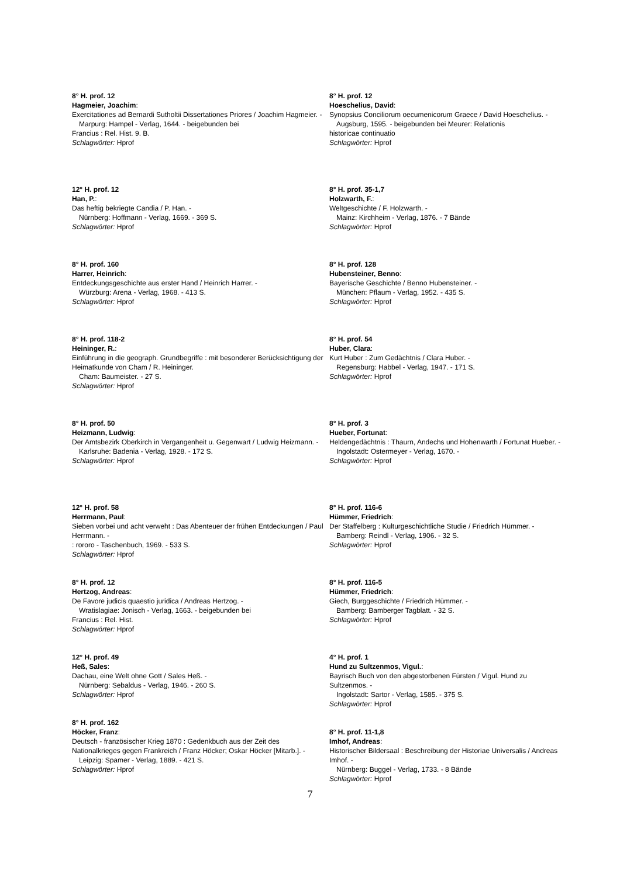8° H. prof. 12
Hagmeier, Joachim:
Exercitationes ad Bernardi Sutholtii Dissertationes Priores / Joachim Hagmeier. -
Marpurg: Hampel - Verlag, 1644. - beigebunden bei
Francius : Rel. Hist. 9. B.
Schlagwörter: Hprof
12° H. prof. 12
Han, P.:
Das heftig bekriegte Candia / P. Han. -
Nürnberg: Hoffmann - Verlag, 1669. - 369 S.
Schlagwörter: Hprof
8° H. prof. 160
Harrer, Heinrich:
Entdeckungsgeschichte aus erster Hand / Heinrich Harrer. -
Würzburg: Arena - Verlag, 1968. - 413 S.
Schlagwörter: Hprof
8° H. prof. 118-2
Heininger, R.:
Einführung in die geograph. Grundbegriffe : mit besonderer Berücksichtigung der Heimatkunde von Cham / R. Heininger.
Cham: Baumeister. - 27 S.
Schlagwörter: Hprof
8° H. prof. 50
Heizmann, Ludwig:
Der Amtsbezirk Oberkirch in Vergangenheit u. Gegenwart / Ludwig Heizmann. -
Karlsruhe: Badenia - Verlag, 1928. - 172 S.
Schlagwörter: Hprof
12° H. prof. 58
Herrmann, Paul:
Sieben vorbei und acht verweht : Das Abenteuer der frühen Entdeckungen / Paul Herrmann. -
: rororo - Taschenbuch, 1969. - 533 S.
Schlagwörter: Hprof
8° H. prof. 12
Hertzog, Andreas:
De Favore judicis quaestio juridica / Andreas Hertzog. -
Wratislagiae: Jonisch - Verlag, 1663. - beigebunden bei
Francius : Rel. Hist.
Schlagwörter: Hprof
12° H. prof. 49
Heß, Sales:
Dachau, eine Welt ohne Gott / Sales Heß. -
Nürnberg: Sebaldus - Verlag, 1946. - 260 S.
Schlagwörter: Hprof
8° H. prof. 162
Höcker, Franz:
Deutsch - französischer Krieg 1870 : Gedenkbuch aus der Zeit des Nationalkrieges gegen Frankreich / Franz Höcker; Oskar Höcker [Mitarb.]. -
Leipzig: Spamer - Verlag, 1889. - 421 S.
Schlagwörter: Hprof
8° H. prof. 12
Hoeschelius, David:
Synopsius Conciliorum oecumenicorum Graece / David Hoeschelius. -
Augsburg, 1595. - beigebunden bei Meurer: Relationis
historicae continuatio
Schlagwörter: Hprof
8° H. prof. 35-1,7
Holzwarth, F.:
Weltgeschichte / F. Holzwarth. -
Mainz: Kirchheim - Verlag, 1876. - 7 Bände
Schlagwörter: Hprof
8° H. prof. 128
Hubensteiner, Benno:
Bayerische Geschichte / Benno Hubensteiner. -
München: Pflaum - Verlag, 1952. - 435 S.
Schlagwörter: Hprof
8° H. prof. 54
Huber, Clara:
Kurt Huber : Zum Gedächtnis / Clara Huber. -
Regensburg: Habbel - Verlag, 1947. - 171 S.
Schlagwörter: Hprof
8° H. prof. 3
Hueber, Fortunat:
Heldengedächtnis : Thaurn, Andechs und Hohenwarth / Fortunat Hueber. -
Ingolstadt: Ostermeyer - Verlag, 1670. -
Schlagwörter: Hprof
8° H. prof. 116-6
Hümmer, Friedrich:
Der Staffelberg : Kulturgeschichtliche Studie / Friedrich Hümmer. -
Bamberg: Reindl - Verlag, 1906. - 32 S.
Schlagwörter: Hprof
8° H. prof. 116-5
Hümmer, Friedrich:
Giech, Burggeschichte / Friedrich Hümmer. -
Bamberg: Bamberger Tagblatt. - 32 S.
Schlagwörter: Hprof
4° H. prof. 1
Hund zu Sultzenmos, Vigul.:
Bayrisch Buch von den abgestorbenen Fürsten / Vigul. Hund zu Sultzenmos. -
Ingolstadt: Sartor - Verlag, 1585. - 375 S.
Schlagwörter: Hprof
8° H. prof. 11-1,8
Imhof, Andreas:
Historischer Bildersaal : Beschreibung der Historiae Universalis / Andreas Imhof. -
Nürnberg: Buggel - Verlag, 1733. - 8 Bände
Schlagwörter: Hprof
7